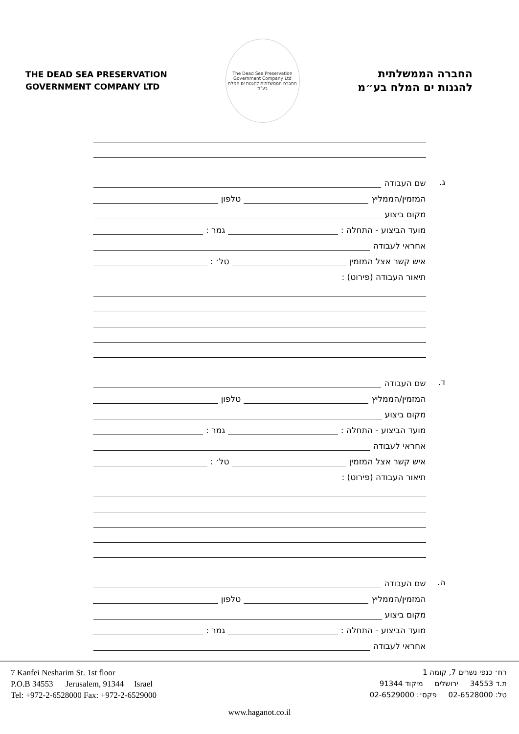THE DEAD SEA PRESERVATION
GOVERNMENT COMPANY LTD
The Dead Sea Preservation Government Company Ltd
החברה הממשלתית להגנות ים המלח בע"מ
החברה הממשלתית
להגנות ים המלח בע״מ
ג.
שם העבודה
המזמין/הממליץ טלפון
מקום ביצוע
מועד הביצוע - התחלה : גמר :
אחראי לעבודה
איש קשר אצל המזמין טל׳ :
תיאור העבודה (פירוט) :
ד.
שם העבודה
המזמין/הממליץ טלפון
מקום ביצוע
מועד הביצוע - התחלה : גמר :
אחראי לעבודה
איש קשר אצל המזמין טל׳ :
תיאור העבודה (פירוט) :
ה.
שם העבודה
המזמין/הממליץ טלפון
מקום ביצוע
מועד הביצוע - התחלה : גמר :
אחראי לעבודה
7 Kanfei Nesharim St. 1st floor
P.O.B 34553 Jerusalem, 91344 Israel
Tel: +972-2-6528000 Fax: +972-2-6529000
רח׳ כנפי נשרים 7, קומה 1
ת.ד 34553 ירושלים מיקוד 91344
טל: 02-6528000 פקס׳: 02-6529000
www.haganot.co.il